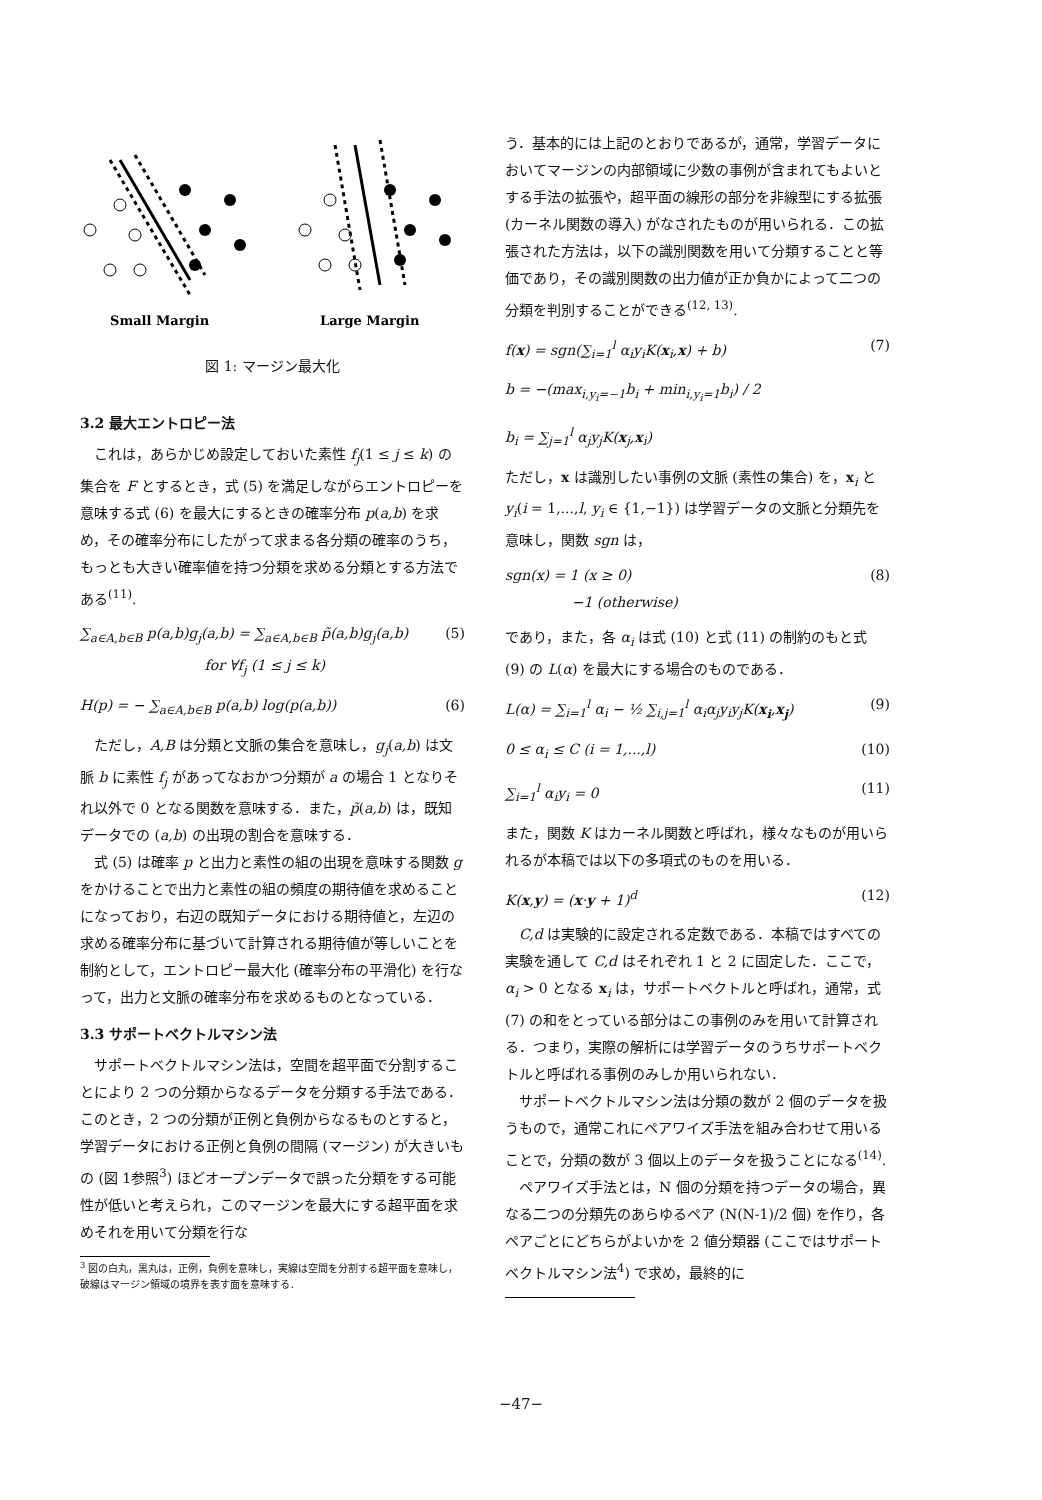Small Margin
Large Margin
図 1: マージン最大化
3.2 最大エントロピー法
これは，あらかじめ設定しておいた素性 f<sub>j</sub>(1 ≤ j ≤ k) の集合を F とするとき，式 (5) を満足しながらエントロピーを意味する式 (6) を最大にするときの確率分布 p(a,b) を求め，その確率分布にしたがって求まる各分類の確率のうち，もっとも大きい確率値を持つ分類を求める分類とする方法である<sup>(11)</sup>.
∑<sub>a∈A,b∈B</sub> p(a,b)g<sub>j</sub>(a,b) = ∑<sub>a∈A,b∈B</sub> p̃(a,b)g<sub>j</sub>(a,b)
for ∀f<sub>j</sub> (1 ≤ j ≤ k) (5)
H(p) = − ∑<sub>a∈A,b∈B</sub> p(a,b) log(p(a,b)) (6)
ただし，A,B は分類と文脈の集合を意味し，g<sub>j</sub>(a,b) は文脈 b に素性 f<sub>j</sub> があってなおかつ分類が a の場合 1 となりそれ以外で 0 となる関数を意味する．また，p̃(a,b) は，既知データでの (a,b) の出現の割合を意味する．
式 (5) は確率 p と出力と素性の組の出現を意味する関数 g をかけることで出力と素性の組の頻度の期待値を求めることになっており，右辺の既知データにおける期待値と，左辺の求める確率分布に基づいて計算される期待値が等しいことを制約として，エントロピー最大化 (確率分布の平滑化) を行なって，出力と文脈の確率分布を求めるものとなっている．
3.3 サポートベクトルマシン法
サポートベクトルマシン法は，空間を超平面で分割することにより 2 つの分類からなるデータを分類する手法である．このとき，2 つの分類が正例と負例からなるものとすると，学習データにおける正例と負例の間隔 (マージン) が大きいもの (図 1参照<sup>3</sup>) ほどオープンデータで誤った分類をする可能性が低いと考えられ，このマージンを最大にする超平面を求めそれを用いて分類を行な
<sup>3</sup> 図の白丸，黒丸は，正例，負例を意味し，実線は空間を分割する超平面を意味し，破線はマージン領域の境界を表す面を意味する．
う．基本的には上記のとおりであるが，通常，学習データにおいてマージンの内部領域に少数の事例が含まれてもよいとする手法の拡張や，超平面の線形の部分を非線型にする拡張 (カーネル関数の導入) がなされたものが用いられる．この拡張された方法は，以下の識別関数を用いて分類することと等価であり，その識別関数の出力値が正か負かによって二つの分類を判別することができる<sup>(12, 13)</sup>.
f(x) = sgn(∑<sub>i=1</sub><sup>l</sup> α<sub>i</sub>y<sub>i</sub>K(x<sub>i</sub>,x) + b) (7)
b = −(max<sub>i,y<sub>i</sub>=−1</sub>b<sub>i</sub> + min<sub>i,y<sub>i</sub>=1</sub>b<sub>i</sub>) / 2
b<sub>i</sub> = ∑<sub>j=1</sub><sup>l</sup> α<sub>j</sub>y<sub>j</sub>K(x<sub>j</sub>,x<sub>i</sub>)
ただし，x は識別したい事例の文脈 (素性の集合) を，x<sub>i</sub> と y<sub>i</sub>(i = 1,...,l, y<sub>i</sub> ∈ {1,−1}) は学習データの文脈と分類先を意味し，関数 sgn は，
sgn(x) = 1 (x ≥ 0)
−1 (otherwise) (8)
であり，また，各 α<sub>i</sub> は式 (10) と式 (11) の制約のもと式 (9) の L(α) を最大にする場合のものである．
L(α) = ∑<sub>i=1</sub><sup>l</sup> α<sub>i</sub> − ½ ∑<sub>i,j=1</sub><sup>l</sup> α<sub>i</sub>α<sub>j</sub>y<sub>i</sub>y<sub>j</sub>K(x<sub>i</sub>,x<sub>j</sub>) (9)
0 ≤ α<sub>i</sub> ≤ C (i = 1,...,l) (10)
∑<sub>i=1</sub><sup>l</sup> α<sub>i</sub>y<sub>i</sub> = 0 (11)
また，関数 K はカーネル関数と呼ばれ，様々なものが用いられるが本稿では以下の多項式のものを用いる．
K(x,y) = (x·y + 1)<sup>d</sup> (12)
C,d は実験的に設定される定数である．本稿ではすべての実験を通して C,d はそれぞれ 1 と 2 に固定した．ここで，α<sub>i</sub> > 0 となる x<sub>i</sub> は，サポートベクトルと呼ばれ，通常，式 (7) の和をとっている部分はこの事例のみを用いて計算される．つまり，実際の解析には学習データのうちサポートベクトルと呼ばれる事例のみしか用いられない．
サポートベクトルマシン法は分類の数が 2 個のデータを扱うもので，通常これにペアワイズ手法を組み合わせて用いることで，分類の数が 3 個以上のデータを扱うことになる<sup>(14)</sup>.
ペアワイズ手法とは，N 個の分類を持つデータの場合，異なる二つの分類先のあらゆるペア (N(N-1)/2 個) を作り，各ペアごとにどちらがよいかを 2 値分類器 (ここではサポートベクトルマシン法<sup>4</sup>) で求め，最終的に
−47−